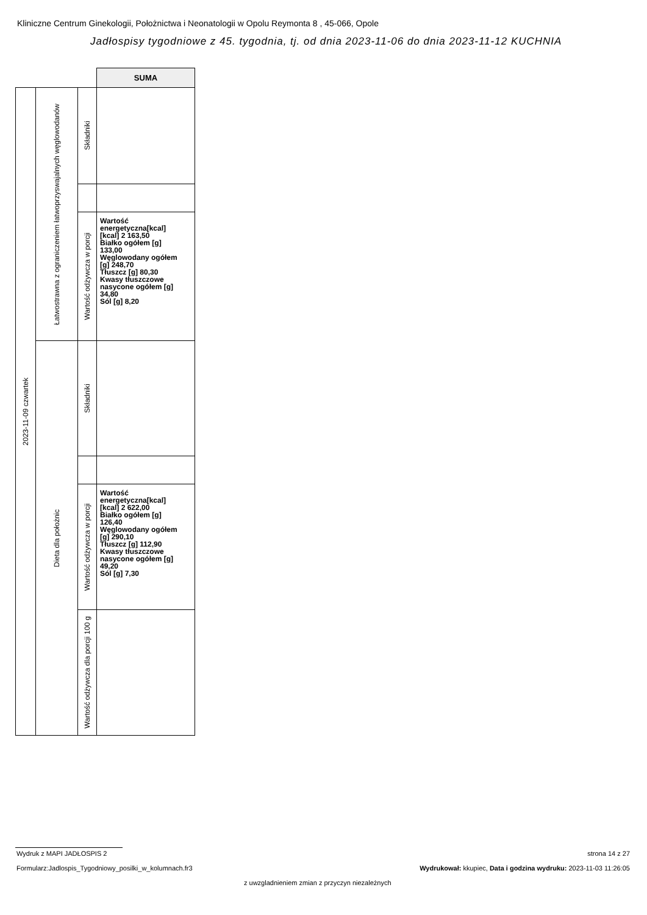Kliniczne Centrum Ginekologii, Położnictwa i Neonatologii w Opolu Reymonta 8 , 45-066, Opole
Jadłospisy tygodniowe z 45. tygodnia, tj. od dnia 2023-11-06 do dnia 2023-11-12 KUCHNIA
| | | | SUMA |
| 2023-11-09 czwartek | Łatwostrawna z ograniczeniem łatwoprzyswajalnych węglowodanów | Składniki | |
| | | Wartość odżywcza w porcji | Wartość energetyczna[kcal] [kcal] 2 163,50 Białko ogółem [g] 133,00 Węglowodany ogółem [g] 248,70 Tłuszcz [g] 80,30 Kwasy tłuszczowe nasycone ogółem [g] 34,80 Sól [g] 8,20 |
| | Dieta dla położnic | Składniki | |
| | | Wartość odżywcza w porcji | Wartość energetyczna[kcal] [kcal] 2 622,00 Białko ogółem [g] 126,40 Węglowodany ogółem [g] 290,10 Tłuszcz [g] 112,90 Kwasy tłuszczowe nasycone ogółem [g] 49,20 Sól [g] 7,30 |
| | | Wartość odżywcza dla porcji 100 g | |
Wydruk z MAPI JADŁOSPIS 2 strona 14 z 27
Formularz:Jadlospis_Tygodniowy_posilki_w_kolumnach.fr3
Wydrukował: kkupiec, Data i godzina wydruku: 2023-11-03 11:26:05
z uwzgladnieniem zmian z przyczyn niezależnych